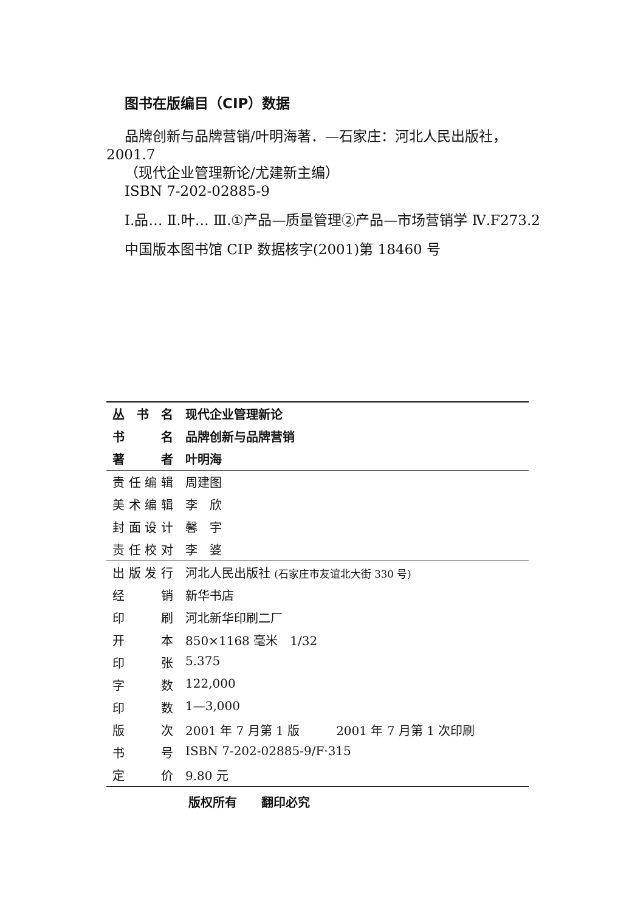图书在版编目（CIP）数据
品牌创新与品牌营销/叶明海著．—石家庄：河北人民出版社，2001.7
（现代企业管理新论/尤建新主编）
ISBN 7-202-02885-9
Ⅰ.品… Ⅱ.叶… Ⅲ.①产品—质量管理②产品—市场营销学 Ⅳ.F273.2
中国版本图书馆 CIP 数据核字(2001)第 18460 号
| 丛书名 | 现代企业管理新论 |
| 书名 | 品牌创新与品牌营销 |
| 著者 | 叶明海 |
| 责任编辑 | 周建图 |
| 美术编辑 | 李 欣 |
| 封面设计 | 馨 宇 |
| 责任校对 | 李 婆 |
| 出版发行 | 河北人民出版社 (石家庄市友谊北大街 330 号) |
| 经销 | 新华书店 |
| 印刷 | 河北新华印刷二厂 |
| 开本 | 850×1168 毫米 1/32 |
| 印张 | 5.375 |
| 字数 | 122,000 |
| 印数 | 1—3,000 |
| 版次 | 2001 年 7 月第 1 版 2001 年 7 月第 1 次印刷 |
| 书号 | ISBN 7-202-02885-9/F·315 |
| 定价 | 9.80 元 |
版权所有　　翻印必究